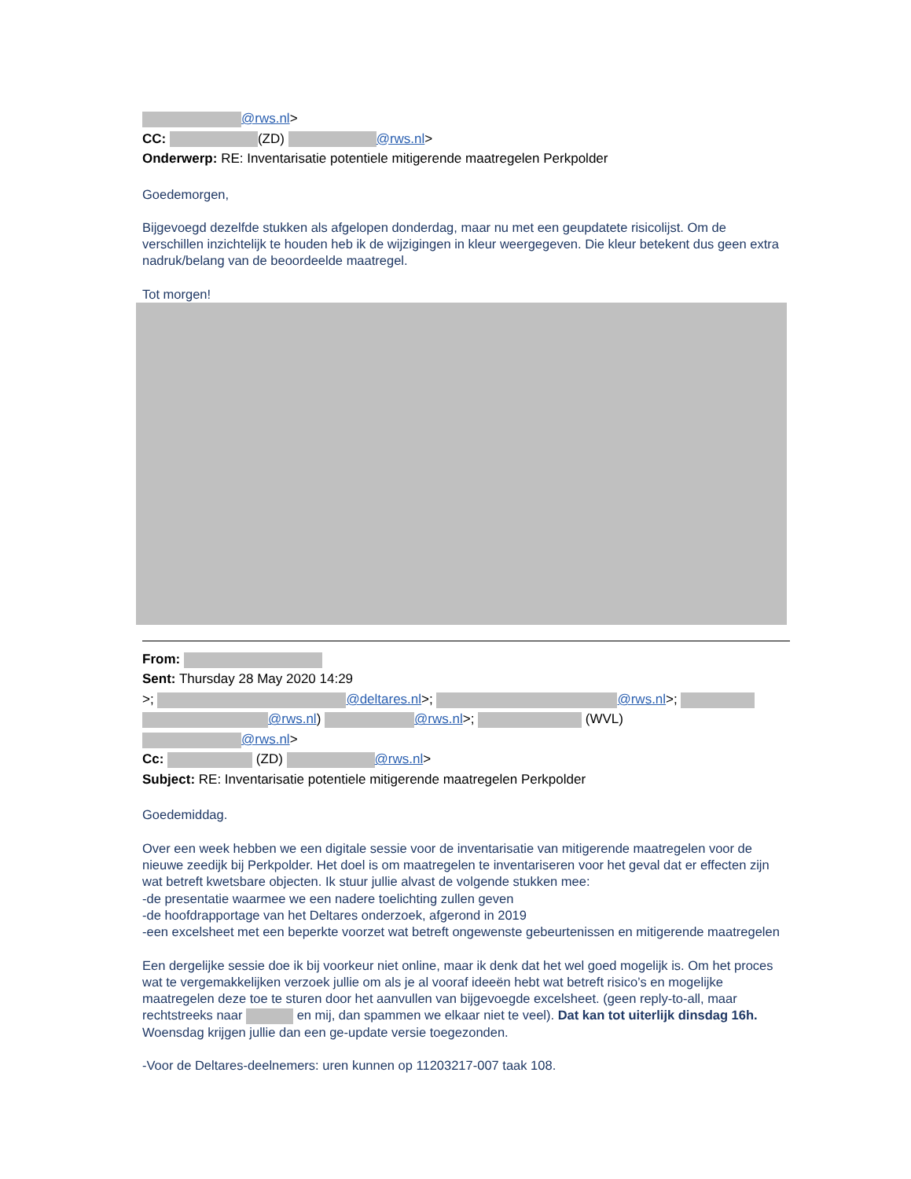@rws.nl>
CC: (ZD) @rws.nl>
Onderwerp: RE: Inventarisatie potentiele mitigerende maatregelen Perkpolder
Goedemorgen,
Bijgevoegd dezelfde stukken als afgelopen donderdag, maar nu met een geupdatete risicolijst. Om de verschillen inzichtelijk te houden heb ik de wijzigingen in kleur weergegeven. Die kleur betekent dus geen extra nadruk/belang van de beoordeelde maatregel.
Tot morgen!
From:
Sent: Thursday 28 May 2020 14:29
>; @deltares.nl>; @rws.nl>;
@rws.nl) @rws.nl>; (WVL)
@rws.nl>
Cc: (ZD) @rws.nl>
Subject: RE: Inventarisatie potentiele mitigerende maatregelen Perkpolder
Goedemiddag.
Over een week hebben we een digitale sessie voor de inventarisatie van mitigerende maatregelen voor de nieuwe zeedijk bij Perkpolder. Het doel is om maatregelen te inventariseren voor het geval dat er effecten zijn wat betreft kwetsbare objecten. Ik stuur jullie alvast de volgende stukken mee:
-de presentatie waarmee we een nadere toelichting zullen geven
-de hoofdrapportage van het Deltares onderzoek, afgerond in 2019
-een excelsheet met een beperkte voorzet wat betreft ongewenste gebeurtenissen en mitigerende maatregelen
Een dergelijke sessie doe ik bij voorkeur niet online, maar ik denk dat het wel goed mogelijk is. Om het proces wat te vergemakkelijken verzoek jullie om als je al vooraf ideeën hebt wat betreft risico’s en mogelijke maatregelen deze toe te sturen door het aanvullen van bijgevoegde excelsheet. (geen reply-to-all, maar rechtstreeks naar en mij, dan spammen we elkaar niet te veel). Dat kan tot uiterlijk dinsdag 16h. Woensdag krijgen jullie dan een ge-update versie toegezonden.
-Voor de Deltares-deelnemers: uren kunnen op 11203217-007 taak 108.